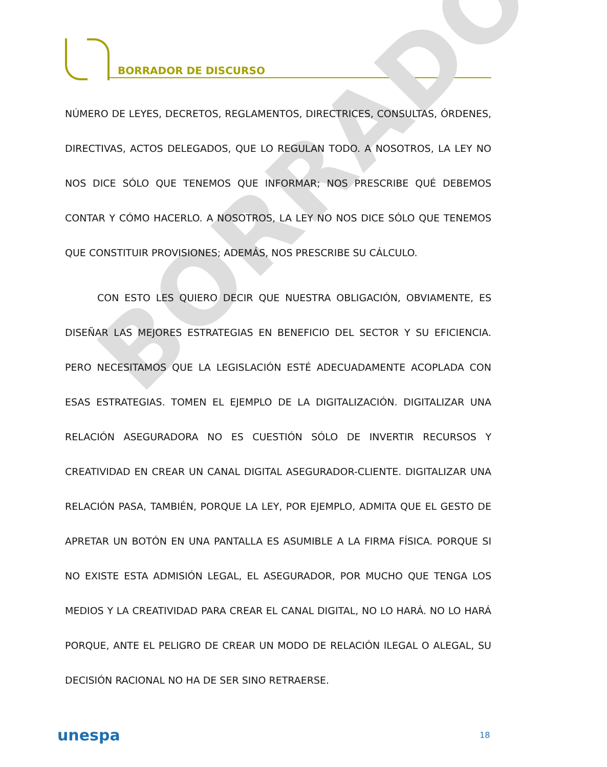BORRADOR DE DISCURSO
BORRADOR
NÚMERO DE LEYES, DECRETOS, REGLAMENTOS, DIRECTRICES, CONSULTAS, ÓRDENES, DIRECTIVAS, ACTOS DELEGADOS, QUE LO REGULAN TODO. A NOSOTROS, LA LEY NO NOS DICE SÓLO QUE TENEMOS QUE INFORMAR; NOS PRESCRIBE QUÉ DEBEMOS CONTAR Y CÓMO HACERLO. A NOSOTROS, LA LEY NO NOS DICE SÓLO QUE TENEMOS QUE CONSTITUIR PROVISIONES; ADEMÁS, NOS PRESCRIBE SU CÁLCULO.
CON ESTO LES QUIERO DECIR QUE NUESTRA OBLIGACIÓN, OBVIAMENTE, ES DISEÑAR LAS MEJORES ESTRATEGIAS EN BENEFICIO DEL SECTOR Y SU EFICIENCIA. PERO NECESITAMOS QUE LA LEGISLACIÓN ESTÉ ADECUADAMENTE ACOPLADA CON ESAS ESTRATEGIAS. TOMEN EL EJEMPLO DE LA DIGITALIZACIÓN. DIGITALIZAR UNA RELACIÓN ASEGURADORA NO ES CUESTIÓN SÓLO DE INVERTIR RECURSOS Y CREATIVIDAD EN CREAR UN CANAL DIGITAL ASEGURADOR-CLIENTE. DIGITALIZAR UNA RELACIÓN PASA, TAMBIÉN, PORQUE LA LEY, POR EJEMPLO, ADMITA QUE EL GESTO DE APRETAR UN BOTÓN EN UNA PANTALLA ES ASUMIBLE A LA FIRMA FÍSICA. PORQUE SI NO EXISTE ESTA ADMISIÓN LEGAL, EL ASEGURADOR, POR MUCHO QUE TENGA LOS MEDIOS Y LA CREATIVIDAD PARA CREAR EL CANAL DIGITAL, NO LO HARÁ. NO LO HARÁ PORQUE, ANTE EL PELIGRO DE CREAR UN MODO DE RELACIÓN ILEGAL O ALEGAL, SU DECISIÓN RACIONAL NO HA DE SER SINO RETRAERSE.
unespa 18